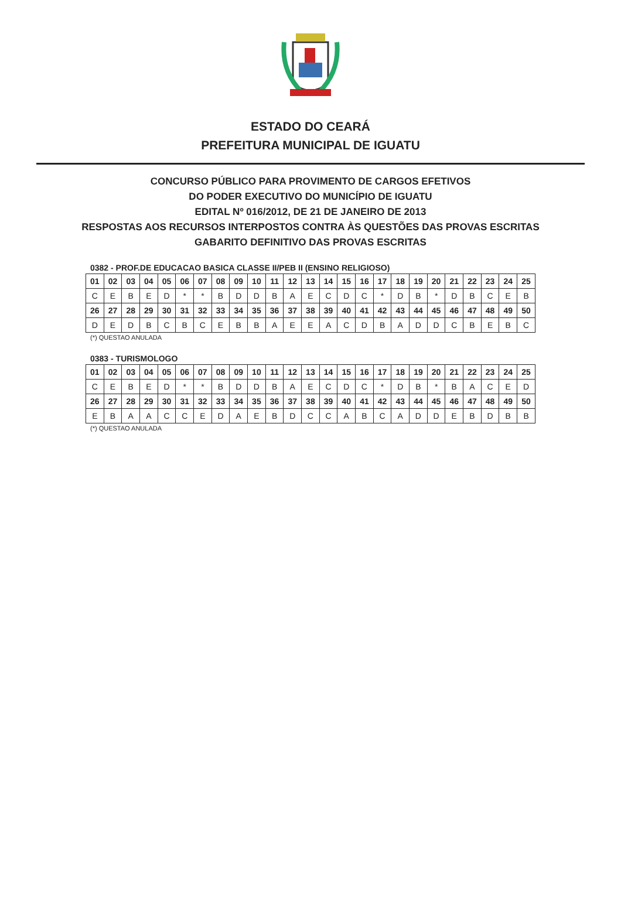ESTADO DO CEARÁ
PREFEITURA MUNICIPAL DE IGUATU
CONCURSO PÚBLICO PARA PROVIMENTO DE CARGOS EFETIVOS
DO PODER EXECUTIVO DO MUNICÍPIO DE IGUATU
EDITAL Nº 016/2012, DE 21 DE JANEIRO DE 2013
RESPOSTAS AOS RECURSOS INTERPOSTOS CONTRA ÀS QUESTÕES DAS PROVAS ESCRITAS
GABARITO DEFINITIVO DAS PROVAS ESCRITAS
0382 - PROF.DE EDUCACAO BASICA CLASSE II/PEB II (ENSINO RELIGIOSO)
| 01 | 02 | 03 | 04 | 05 | 06 | 07 | 08 | 09 | 10 | 11 | 12 | 13 | 14 | 15 | 16 | 17 | 18 | 19 | 20 | 21 | 22 | 23 | 24 | 25 |
| C | E | B | E | D | * | * | B | D | D | B | A | E | C | D | C | * | D | B | * | D | B | C | E | B |
| 26 | 27 | 28 | 29 | 30 | 31 | 32 | 33 | 34 | 35 | 36 | 37 | 38 | 39 | 40 | 41 | 42 | 43 | 44 | 45 | 46 | 47 | 48 | 49 | 50 |
| D | E | D | B | C | B | C | E | B | B | A | E | E | A | C | D | B | A | D | D | C | B | E | B | C |
(*) QUESTAO ANULADA
0383 - TURISMOLOGO
| 01 | 02 | 03 | 04 | 05 | 06 | 07 | 08 | 09 | 10 | 11 | 12 | 13 | 14 | 15 | 16 | 17 | 18 | 19 | 20 | 21 | 22 | 23 | 24 | 25 |
| C | E | B | E | D | * | * | B | D | D | B | A | E | C | D | C | * | D | B | * | B | A | C | E | D |
| 26 | 27 | 28 | 29 | 30 | 31 | 32 | 33 | 34 | 35 | 36 | 37 | 38 | 39 | 40 | 41 | 42 | 43 | 44 | 45 | 46 | 47 | 48 | 49 | 50 |
| E | B | A | A | C | C | E | D | A | E | B | D | C | C | A | B | C | A | D | D | E | B | D | B | B |
(*) QUESTAO ANULADA